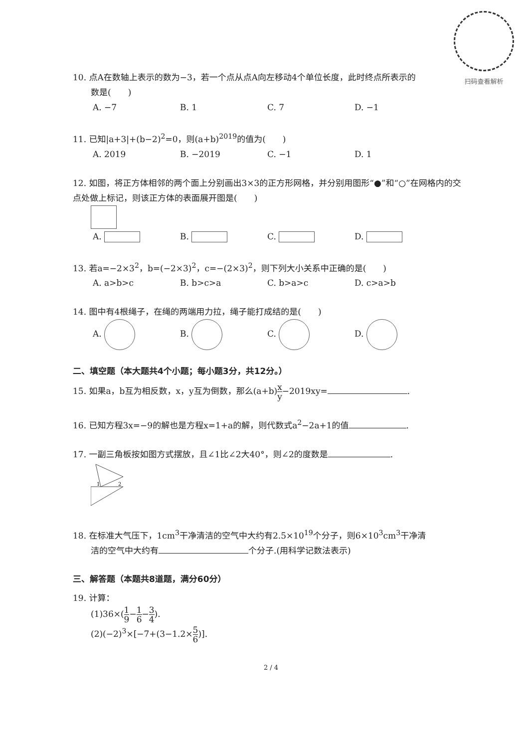扫码查看解析
10. 点A在数轴上表示的数为−3，若一个点从点A向左移动4个单位长度，此时终点所表示的
数是(　　)
A. −7 B. 1 C. 7 D. −1
11. 已知|a+3|+(b−2)<sup>2</sup>=0，则(a+b)<sup>2019</sup>的值为(　　)
A. 2019 B. −2019 C. −1 D. 1
12. 如图，将正方体相邻的两个面上分别画出3×3的正方形网格，并分别用图形“●”和“○”在网格内的交点处做上标记，则该正方体的表面展开图是(　　)
A. B. C. D.
13. 若a=−2×3<sup>2</sup>，b=(−2×3)<sup>2</sup>，c=−(2×3)<sup>2</sup>，则下列大小关系中正确的是(　　)
A. a>b>c B. b>c>a C. b>a>c D. c>a>b
14. 图中有4根绳子，在绳的两端用力拉，绳子能打成结的是(　　)
A. B. C. D.
二、填空题（本大题共4个小题；每小题3分，共12分。）
15. 如果a，b互为相反数，x，y互为倒数，那么(a+b)x y−2019xy= .
16. 已知方程3x=−9的解也是方程x=1+a的解，则代数式a<sup>2</sup>−2a+1的值 .
17. 一副三角板按如图方式摆放，且∠1比∠2大40°，则∠2的度数是 .
1
2
18. 在标准大气压下，1cm<sup>3</sup>干净清洁的空气中大约有2.5×10<sup>19</sup>个分子，则6×10<sup>3</sup>cm<sup>3</sup>干净清
洁的空气中大约有 个分子.(用科学记数法表示)
三、解答题（本题共8道题，满分60分）
19. 计算：
(1)36×(1 9−1 6−3 4).
(2)(−2)<sup>3</sup>×[−7+(3−1.2×5 6)].
2 / 4